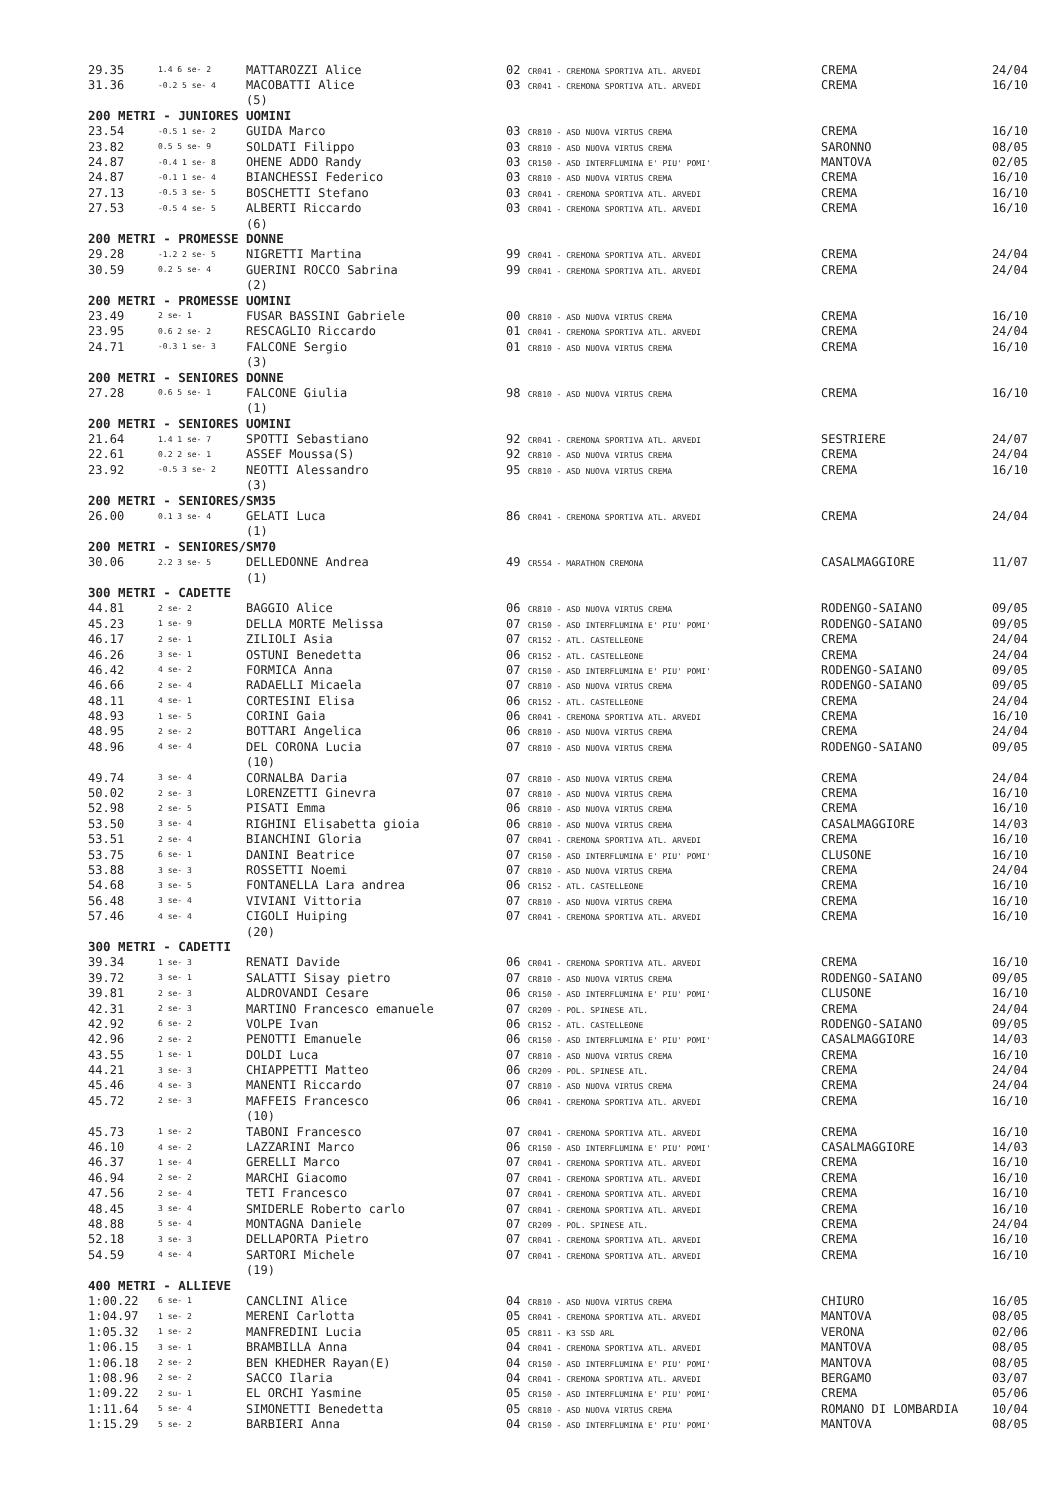| 29.35 | 1.4 6 se- 2 | MATTAROZZI Alice | 02 CR041 - CREMONA SPORTIVA ATL. ARVEDI | CREMA | 24/04 |
| 31.36 | -0.2 5 se- 4 | MACOBATTI Alice | 03 CR041 - CREMONA SPORTIVA ATL. ARVEDI | CREMA | 16/10 |
| | | (5) | | | |
| 200 METRI - JUNIORES UOMINI | | | | | |
| 23.54 | -0.5 1 se- 2 | GUIDA Marco | 03 CR810 - ASD NUOVA VIRTUS CREMA | CREMA | 16/10 |
| 23.82 | 0.5 5 se- 9 | SOLDATI Filippo | 03 CR810 - ASD NUOVA VIRTUS CREMA | SARONNO | 08/05 |
| 24.87 | -0.4 1 se- 8 | OHENE ADDO Randy | 03 CR150 - ASD INTERFLUMINA E' PIU' POMI' | MANTOVA | 02/05 |
| 24.87 | -0.1 1 se- 4 | BIANCHESSI Federico | 03 CR810 - ASD NUOVA VIRTUS CREMA | CREMA | 16/10 |
| 27.13 | -0.5 3 se- 5 | BOSCHETTI Stefano | 03 CR041 - CREMONA SPORTIVA ATL. ARVEDI | CREMA | 16/10 |
| 27.53 | -0.5 4 se- 5 | ALBERTI Riccardo | 03 CR041 - CREMONA SPORTIVA ATL. ARVEDI | CREMA | 16/10 |
| | | (6) | | | |
| 200 METRI - PROMESSE DONNE | | | | | |
| 29.28 | -1.2 2 se- 5 | NIGRETTI Martina | 99 CR041 - CREMONA SPORTIVA ATL. ARVEDI | CREMA | 24/04 |
| 30.59 | 0.2 5 se- 4 | GUERINI ROCCO Sabrina | 99 CR041 - CREMONA SPORTIVA ATL. ARVEDI | CREMA | 24/04 |
| | | (2) | | | |
| 200 METRI - PROMESSE UOMINI | | | | | |
| 23.49 | 2 se- 1 | FUSAR BASSINI Gabriele | 00 CR810 - ASD NUOVA VIRTUS CREMA | CREMA | 16/10 |
| 23.95 | 0.6 2 se- 2 | RESCAGLIO Riccardo | 01 CR041 - CREMONA SPORTIVA ATL. ARVEDI | CREMA | 24/04 |
| 24.71 | -0.3 1 se- 3 | FALCONE Sergio | 01 CR810 - ASD NUOVA VIRTUS CREMA | CREMA | 16/10 |
| | | (3) | | | |
| 200 METRI - SENIORES DONNE | | | | | |
| 27.28 | 0.6 5 se- 1 | FALCONE Giulia | 98 CR810 - ASD NUOVA VIRTUS CREMA | CREMA | 16/10 |
| | | (1) | | | |
| 200 METRI - SENIORES UOMINI | | | | | |
| 21.64 | 1.4 1 se- 7 | SPOTTI Sebastiano | 92 CR041 - CREMONA SPORTIVA ATL. ARVEDI | SESTRIERE | 24/07 |
| 22.61 | 0.2 2 se- 1 | ASSEF Moussa(S) | 92 CR810 - ASD NUOVA VIRTUS CREMA | CREMA | 24/04 |
| 23.92 | -0.5 3 se- 2 | NEOTTI Alessandro | 95 CR810 - ASD NUOVA VIRTUS CREMA | CREMA | 16/10 |
| | | (3) | | | |
| 200 METRI - SENIORES/SM35 | | | | | |
| 26.00 | 0.1 3 se- 4 | GELATI Luca | 86 CR041 - CREMONA SPORTIVA ATL. ARVEDI | CREMA | 24/04 |
| | | (1) | | | |
| 200 METRI - SENIORES/SM70 | | | | | |
| 30.06 | 2.2 3 se- 5 | DELLEDONNE Andrea | 49 CR554 - MARATHON CREMONA | CASALMAGGIORE | 11/07 |
| | | (1) | | | |
| 300 METRI - CADETTE | | | | | |
| 44.81 | 2 se- 2 | BAGGIO Alice | 06 CR810 - ASD NUOVA VIRTUS CREMA | RODENGO-SAIANO | 09/05 |
| 45.23 | 1 se- 9 | DELLA MORTE Melissa | 07 CR150 - ASD INTERFLUMINA E' PIU' POMI' | RODENGO-SAIANO | 09/05 |
| 46.17 | 2 se- 1 | ZILIOLI Asia | 07 CR152 - ATL. CASTELLEONE | CREMA | 24/04 |
| 46.26 | 3 se- 1 | OSTUNI Benedetta | 06 CR152 - ATL. CASTELLEONE | CREMA | 24/04 |
| 46.42 | 4 se- 2 | FORMICA Anna | 07 CR150 - ASD INTERFLUMINA E' PIU' POMI' | RODENGO-SAIANO | 09/05 |
| 46.66 | 2 se- 4 | RADAELLI Micaela | 07 CR810 - ASD NUOVA VIRTUS CREMA | RODENGO-SAIANO | 09/05 |
| 48.11 | 4 se- 1 | CORTESINI Elisa | 06 CR152 - ATL. CASTELLEONE | CREMA | 24/04 |
| 48.93 | 1 se- 5 | CORINI Gaia | 06 CR041 - CREMONA SPORTIVA ATL. ARVEDI | CREMA | 16/10 |
| 48.95 | 2 se- 2 | BOTTARI Angelica | 06 CR810 - ASD NUOVA VIRTUS CREMA | CREMA | 24/04 |
| 48.96 | 4 se- 4 | DEL CORONA Lucia | 07 CR810 - ASD NUOVA VIRTUS CREMA | RODENGO-SAIANO | 09/05 |
| | | (10) | | | |
| 49.74 | 3 se- 4 | CORNALBA Daria | 07 CR810 - ASD NUOVA VIRTUS CREMA | CREMA | 24/04 |
| 50.02 | 2 se- 3 | LORENZETTI Ginevra | 07 CR810 - ASD NUOVA VIRTUS CREMA | CREMA | 16/10 |
| 52.98 | 2 se- 5 | PISATI Emma | 06 CR810 - ASD NUOVA VIRTUS CREMA | CREMA | 16/10 |
| 53.50 | 3 se- 4 | RIGHINI Elisabetta gioia | 06 CR810 - ASD NUOVA VIRTUS CREMA | CASALMAGGIORE | 14/03 |
| 53.51 | 2 se- 4 | BIANCHINI Gloria | 07 CR041 - CREMONA SPORTIVA ATL. ARVEDI | CREMA | 16/10 |
| 53.75 | 6 se- 1 | DANINI Beatrice | 07 CR150 - ASD INTERFLUMINA E' PIU' POMI' | CLUSONE | 16/10 |
| 53.88 | 3 se- 3 | ROSSETTI Noemi | 07 CR810 - ASD NUOVA VIRTUS CREMA | CREMA | 24/04 |
| 54.68 | 3 se- 5 | FONTANELLA Lara andrea | 06 CR152 - ATL. CASTELLEONE | CREMA | 16/10 |
| 56.48 | 3 se- 4 | VIVIANI Vittoria | 07 CR810 - ASD NUOVA VIRTUS CREMA | CREMA | 16/10 |
| 57.46 | 4 se- 4 | CIGOLI Huiping | 07 CR041 - CREMONA SPORTIVA ATL. ARVEDI | CREMA | 16/10 |
| | | (20) | | | |
| 300 METRI - CADETTI | | | | | |
| 39.34 | 1 se- 3 | RENATI Davide | 06 CR041 - CREMONA SPORTIVA ATL. ARVEDI | CREMA | 16/10 |
| 39.72 | 3 se- 1 | SALATTI Sisay pietro | 07 CR810 - ASD NUOVA VIRTUS CREMA | RODENGO-SAIANO | 09/05 |
| 39.81 | 2 se- 3 | ALDROVANDI Cesare | 06 CR150 - ASD INTERFLUMINA E' PIU' POMI' | CLUSONE | 16/10 |
| 42.31 | 2 se- 3 | MARTINO Francesco emanuele | 07 CR209 - POL. SPINESE ATL. | CREMA | 24/04 |
| 42.92 | 6 se- 2 | VOLPE Ivan | 06 CR152 - ATL. CASTELLEONE | RODENGO-SAIANO | 09/05 |
| 42.96 | 2 se- 2 | PENOTTI Emanuele | 06 CR150 - ASD INTERFLUMINA E' PIU' POMI' | CASALMAGGIORE | 14/03 |
| 43.55 | 1 se- 1 | DOLDI Luca | 07 CR810 - ASD NUOVA VIRTUS CREMA | CREMA | 16/10 |
| 44.21 | 3 se- 3 | CHIAPPETTI Matteo | 06 CR209 - POL. SPINESE ATL. | CREMA | 24/04 |
| 45.46 | 4 se- 3 | MANENTI Riccardo | 07 CR810 - ASD NUOVA VIRTUS CREMA | CREMA | 24/04 |
| 45.72 | 2 se- 3 | MAFFEIS Francesco | 06 CR041 - CREMONA SPORTIVA ATL. ARVEDI | CREMA | 16/10 |
| | | (10) | | | |
| 45.73 | 1 se- 2 | TABONI Francesco | 07 CR041 - CREMONA SPORTIVA ATL. ARVEDI | CREMA | 16/10 |
| 46.10 | 4 se- 2 | LAZZARINI Marco | 06 CR150 - ASD INTERFLUMINA E' PIU' POMI' | CASALMAGGIORE | 14/03 |
| 46.37 | 1 se- 4 | GERELLI Marco | 07 CR041 - CREMONA SPORTIVA ATL. ARVEDI | CREMA | 16/10 |
| 46.94 | 2 se- 2 | MARCHI Giacomo | 07 CR041 - CREMONA SPORTIVA ATL. ARVEDI | CREMA | 16/10 |
| 47.56 | 2 se- 4 | TETI Francesco | 07 CR041 - CREMONA SPORTIVA ATL. ARVEDI | CREMA | 16/10 |
| 48.45 | 3 se- 4 | SMIDERLE Roberto carlo | 07 CR041 - CREMONA SPORTIVA ATL. ARVEDI | CREMA | 16/10 |
| 48.88 | 5 se- 4 | MONTAGNA Daniele | 07 CR209 - POL. SPINESE ATL. | CREMA | 24/04 |
| 52.18 | 3 se- 3 | DELLAPORTA Pietro | 07 CR041 - CREMONA SPORTIVA ATL. ARVEDI | CREMA | 16/10 |
| 54.59 | 4 se- 4 | SARTORI Michele | 07 CR041 - CREMONA SPORTIVA ATL. ARVEDI | CREMA | 16/10 |
| | | (19) | | | |
| 400 METRI - ALLIEVE | | | | | |
| 1:00.22 | 6 se- 1 | CANCLINI Alice | 04 CR810 - ASD NUOVA VIRTUS CREMA | CHIURO | 16/05 |
| 1:04.97 | 1 se- 2 | MERENI Carlotta | 05 CR041 - CREMONA SPORTIVA ATL. ARVEDI | MANTOVA | 08/05 |
| 1:05.32 | 1 se- 2 | MANFREDINI Lucia | 05 CR811 - K3 SSD ARL | VERONA | 02/06 |
| 1:06.15 | 3 se- 1 | BRAMBILLA Anna | 04 CR041 - CREMONA SPORTIVA ATL. ARVEDI | MANTOVA | 08/05 |
| 1:06.18 | 2 se- 2 | BEN KHEDHER Rayan(E) | 04 CR150 - ASD INTERFLUMINA E' PIU' POMI' | MANTOVA | 08/05 |
| 1:08.96 | 2 se- 2 | SACCO Ilaria | 04 CR041 - CREMONA SPORTIVA ATL. ARVEDI | BERGAMO | 03/07 |
| 1:09.22 | 2 su- 1 | EL ORCHI Yasmine | 05 CR150 - ASD INTERFLUMINA E' PIU' POMI' | CREMA | 05/06 |
| 1:11.64 | 5 se- 4 | SIMONETTI Benedetta | 05 CR810 - ASD NUOVA VIRTUS CREMA | ROMANO DI LOMBARDIA | 10/04 |
| 1:15.29 | 5 se- 2 | BARBIERI Anna | 04 CR150 - ASD INTERFLUMINA E' PIU' POMI' | MANTOVA | 08/05 |